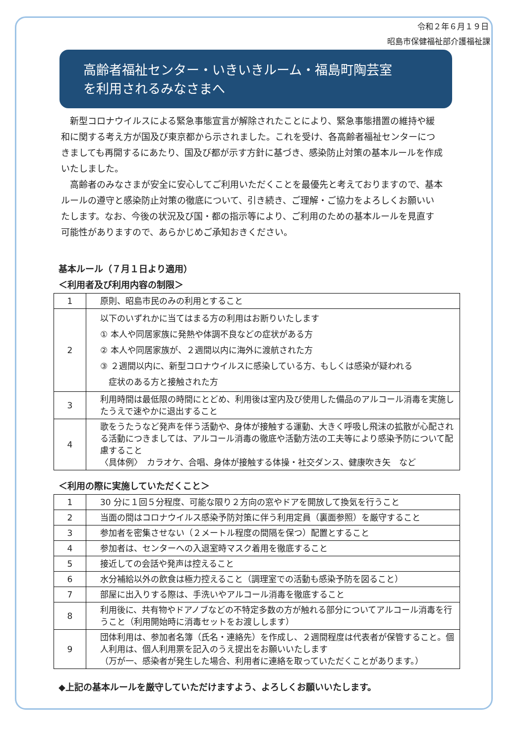令和２年６月１９日
昭島市保健福祉部介護福祉課
高齢者福祉センター・いきいきルーム・福島町陶芸室
を利用されるみなさまへ
　新型コロナウイルスによる緊急事態宣言が解除されたことにより、緊急事態措置の維持や緩和に関する考え方が国及び東京都から示されました。これを受け、各高齢者福祉センターにつきましても再開するにあたり、国及び都が示す方針に基づき、感染防止対策の基本ルールを作成いたしました。
　高齢者のみなさまが安全に安心してご利用いただくことを最優先と考えておりますので、基本ルールの遵守と感染防止対策の徹底について、引き続き、ご理解・ご協力をよろしくお願いいたします。なお、今後の状況及び国・都の指示等により、ご利用のための基本ルールを見直す可能性がありますので、あらかじめご承知おきください。
基本ルール（７月１日より適用）
＜利用者及び利用内容の制限＞
| 1 | 原則、昭島市民のみの利用とすること |
| 2 | 以下のいずれかに当てはまる方の利用はお断りいたします ① 本人や同居家族に発熱や体調不良などの症状がある方 ② 本人や同居家族が、２週間以内に海外に渡航された方 ③ ２週間以内に、新型コロナウイルスに感染している方、もしくは感染が疑われる 症状のある方と接触された方 |
| 3 | 利用時間は最低限の時間にとどめ、利用後は室内及び使用した備品のアルコール消毒を実施したうえで速やかに退出すること |
| 4 | 歌をうたうなど発声を伴う活動や、身体が接触する運動、大きく呼吸し飛沫の拡散が心配される活動につきましては、アルコール消毒の徹底や活動方法の工夫等により感染予防について配慮すること 〈具体例〉 カラオケ、合唱、身体が接触する体操・社交ダンス、健康吹き矢 など |
＜利用の際に実施していただくこと＞
| 1 | 30 分に１回５分程度、可能な限り２方向の窓やドアを開放して換気を行うこと |
| 2 | 当面の間はコロナウイルス感染予防対策に伴う利用定員（裏面参照）を厳守すること |
| 3 | 参加者を密集させない（２メートル程度の間隔を保つ）配置とすること |
| 4 | 参加者は、センターへの入退室時マスク着用を徹底すること |
| 5 | 接近しての会話や発声は控えること |
| 6 | 水分補給以外の飲食は極力控えること（調理室での活動も感染予防を図ること） |
| 7 | 部屋に出入りする際は、手洗いやアルコール消毒を徹底すること |
| 8 | 利用後に、共有物やドアノブなどの不特定多数の方が触れる部分についてアルコール消毒を行うこと（利用開始時に消毒セットをお渡しします） |
| 9 | 団体利用は、参加者名簿（氏名・連絡先）を作成し、２週間程度は代表者が保管すること。個人利用は、個人利用票を記入のうえ提出をお願いいたします （万が一、感染者が発生した場合、利用者に連絡を取っていただくことがあります。） |
◆上記の基本ルールを厳守していただけますよう、よろしくお願いいたします。